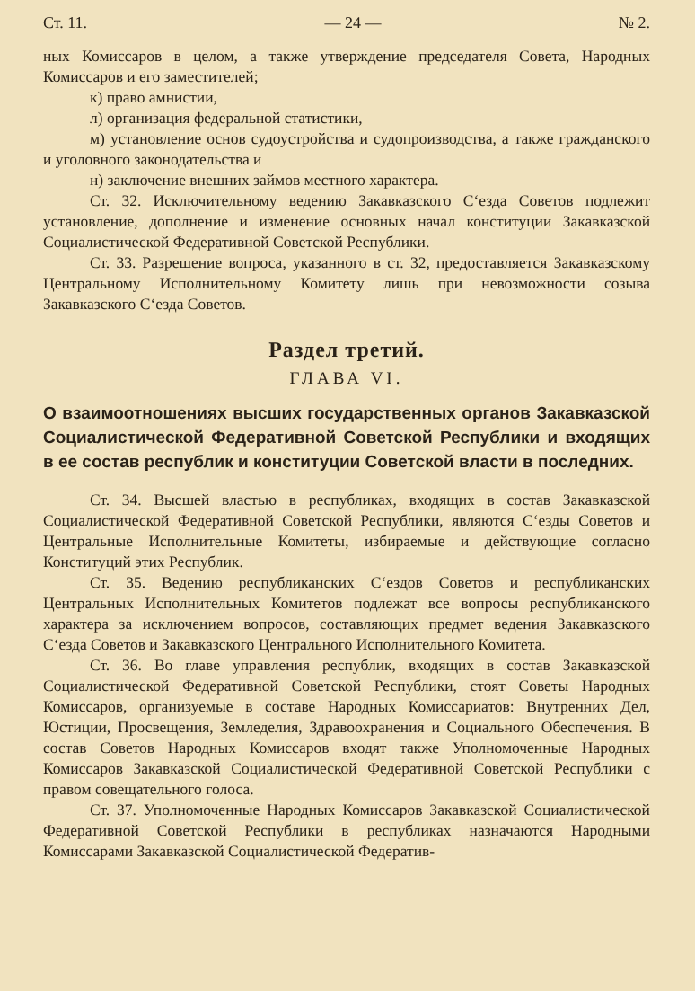Ст. 11. — 24 — № 2.
ных Комиссаров в целом, а также утверждение председателя Совета, Народных Комиссаров и его заместителей;
к) право амнистии,
л) организация федеральной статистики,
м) установление основ судоустройства и судопроизводства, а также гражданского и уголовного законодательства и
н) заключение внешних займов местного характера.
Ст. 32. Исключительному ведению Закавказского С‘езда Советов подлежит установление, дополнение и изменение основных начал конституции Закавказской Социалистической Федеративной Советской Республики.
Ст. 33. Разрешение вопроса, указанного в ст. 32, предоставляется Закавказскому Центральному Исполнительному Комитету лишь при невозможности созыва Закавказского С‘езда Советов.
Раздел третий.
ГЛАВА VI.
О взаимоотношениях высших государственных органов Закавказской Социалистической Федеративной Советской Республики и входящих в ее состав республик и конституции Советской власти в последних.
Ст. 34. Высшей властью в республиках, входящих в состав Закавказской Социалистической Федеративной Советской Республики, являются С‘езды Советов и Центральные Исполнительные Комитеты, избираемые и действующие согласно Конституций этих Республик.
Ст. 35. Ведению республиканских С‘ездов Советов и республиканских Центральных Исполнительных Комитетов подлежат все вопросы республиканского характера за исключением вопросов, составляющих предмет ведения Закавказского С‘езда Советов и Закавказского Центрального Исполнительного Комитета.
Ст. 36. Во главе управления республик, входящих в состав Закавказской Социалистической Федеративной Советской Республики, стоят Советы Народных Комиссаров, организуемые в составе Народных Комиссариатов: Внутренних Дел, Юстиции, Просвещения, Земледелия, Здравоохранения и Социального Обеспечения. В состав Советов Народных Комиссаров входят также Уполномоченные Народных Комиссаров Закавказской Социалистической Федеративной Советской Республики с правом совещательного голоса.
Ст. 37. Уполномоченные Народных Комиссаров Закавказской Социалистической Федеративной Советской Республики в республиках назначаются Народными Комиссарами Закавказской Социалистической Федератив-